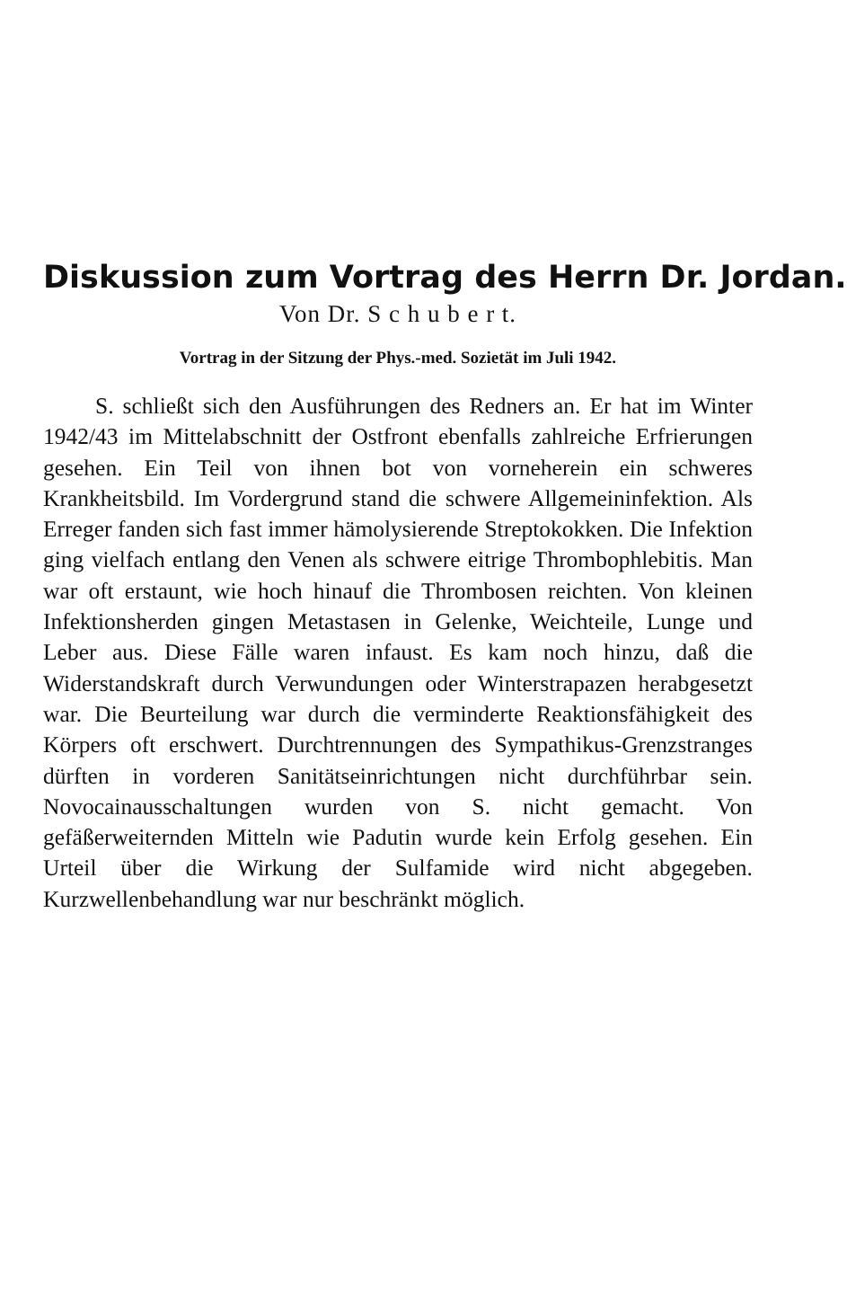Diskussion zum Vortrag des Herrn Dr. Jordan.
Von Dr. S c h u b e r t.
Vortrag in der Sitzung der Phys.-med. Sozietät im Juli 1942.
S. schließt sich den Ausführungen des Redners an. Er hat im Winter 1942/43 im Mittelabschnitt der Ostfront ebenfalls zahlreiche Erfrierungen gesehen. Ein Teil von ihnen bot von vorneherein ein schweres Krankheitsbild. Im Vordergrund stand die schwere Allgemeininfektion. Als Erreger fanden sich fast immer hämolysierende Streptokokken. Die Infektion ging vielfach entlang den Venen als schwere eitrige Thrombophlebitis. Man war oft erstaunt, wie hoch hinauf die Thrombosen reichten. Von kleinen Infektionsherden gingen Metastasen in Gelenke, Weichteile, Lunge und Leber aus. Diese Fälle waren infaust. Es kam noch hinzu, daß die Widerstandskraft durch Verwundungen oder Winterstrapazen herabgesetzt war. Die Beurteilung war durch die verminderte Reaktionsfähigkeit des Körpers oft erschwert. Durchtrennungen des Sympathikus-Grenzstranges dürften in vorderen Sanitätseinrichtungen nicht durchführbar sein. Novocainausschaltungen wurden von S. nicht gemacht. Von gefäßerweiternden Mitteln wie Padutin wurde kein Erfolg gesehen. Ein Urteil über die Wirkung der Sulfamide wird nicht abgegeben. Kurzwellenbehandlung war nur beschränkt möglich.